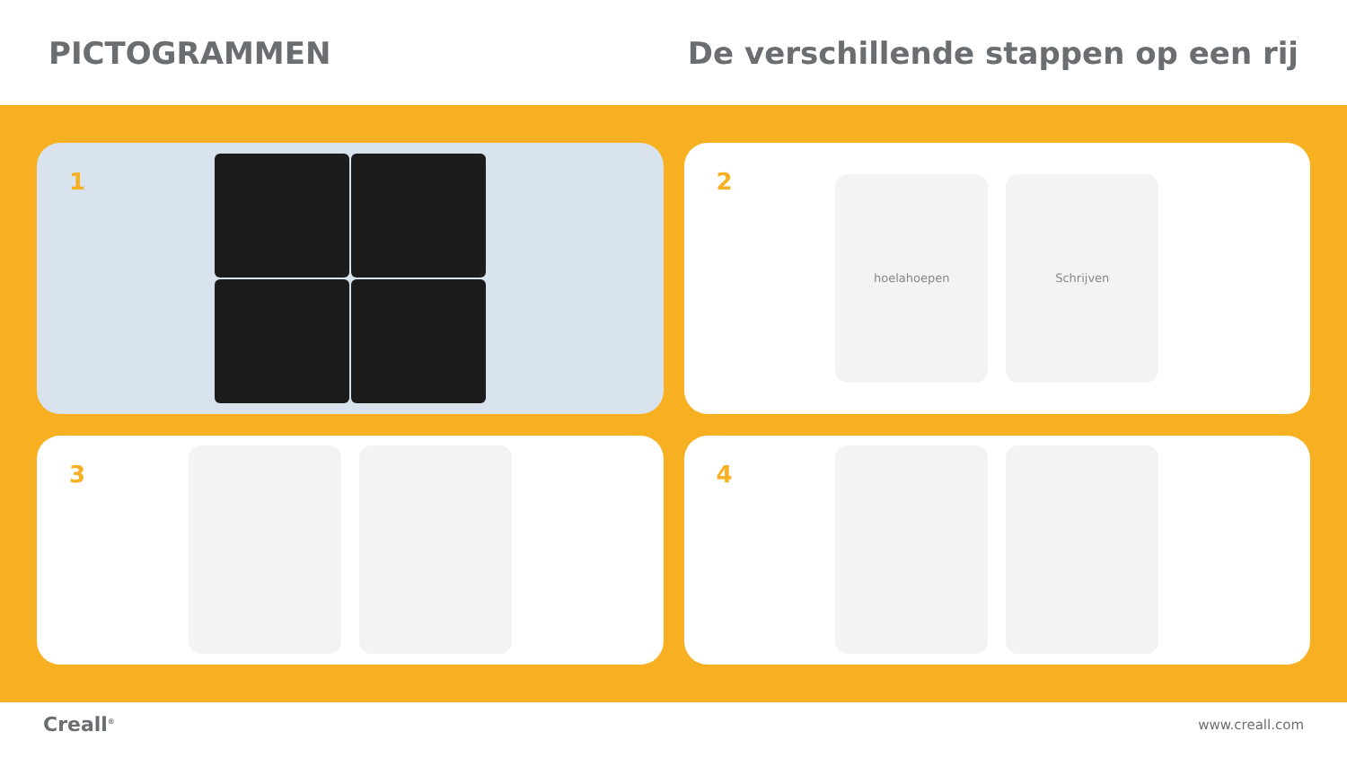PICTOGRAMMEN
De verschillende stappen op een rij
1
2
hoelahoepen Schrijven
3
4
Creall<sup>®</sup>
www.creall.com